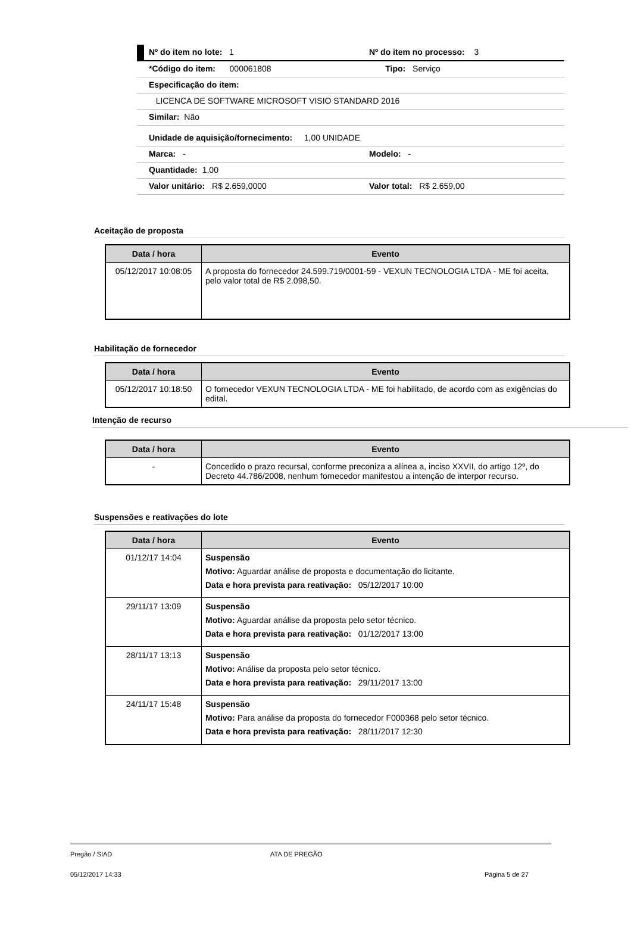Nº do item no lote: 1 Nº do item no processo: 3
*Código do item: 000061808 Tipo: Serviço
Especificação do item:
LICENCA DE SOFTWARE MICROSOFT VISIO STANDARD 2016
Similar: Não
Unidade de aquisição/fornecimento: 1,00 UNIDADE
Marca: - Modelo: -
Quantidade: 1,00
Valor unitário: R$ 2.659,0000 Valor total: R$ 2.659,00
Aceitação de proposta
| Data / hora | Evento |
| --- | --- |
| 05/12/2017 10:08:05 | A proposta do fornecedor 24.599.719/0001-59 - VEXUN TECNOLOGIA LTDA - ME foi aceita, pelo valor total de R$ 2.098,50. |
Habilitação de fornecedor
| Data / hora | Evento |
| --- | --- |
| 05/12/2017 10:18:50 | O fornecedor VEXUN TECNOLOGIA LTDA - ME foi habilitado, de acordo com as exigências do edital. |
Intenção de recurso
| Data / hora | Evento |
| --- | --- |
| - | Concedido o prazo recursal, conforme preconiza a alínea a, inciso XXVII, do artigo 12º, do Decreto 44.786/2008, nenhum fornecedor manifestou a intenção de interpor recurso. |
Suspensões e reativações do lote
| Data / hora | Evento |
| --- | --- |
| 01/12/17 14:04 | Suspensão Motivo: Aguardar análise de proposta e documentação do licitante. Data e hora prevista para reativação: 05/12/2017 10:00 |
| 29/11/17 13:09 | Suspensão Motivo: Aguardar análise da proposta pelo setor técnico. Data e hora prevista para reativação: 01/12/2017 13:00 |
| 28/11/17 13:13 | Suspensão Motivo: Análise da proposta pelo setor técnico. Data e hora prevista para reativação: 29/11/2017 13:00 |
| 24/11/17 15:48 | Suspensão Motivo: Para análise da proposta do fornecedor F000368 pelo setor técnico. Data e hora prevista para reativação: 28/11/2017 12:30 |
Pregão / SIAD ATA DE PREGÃO
05/12/2017 14:33 Página 5 de 27